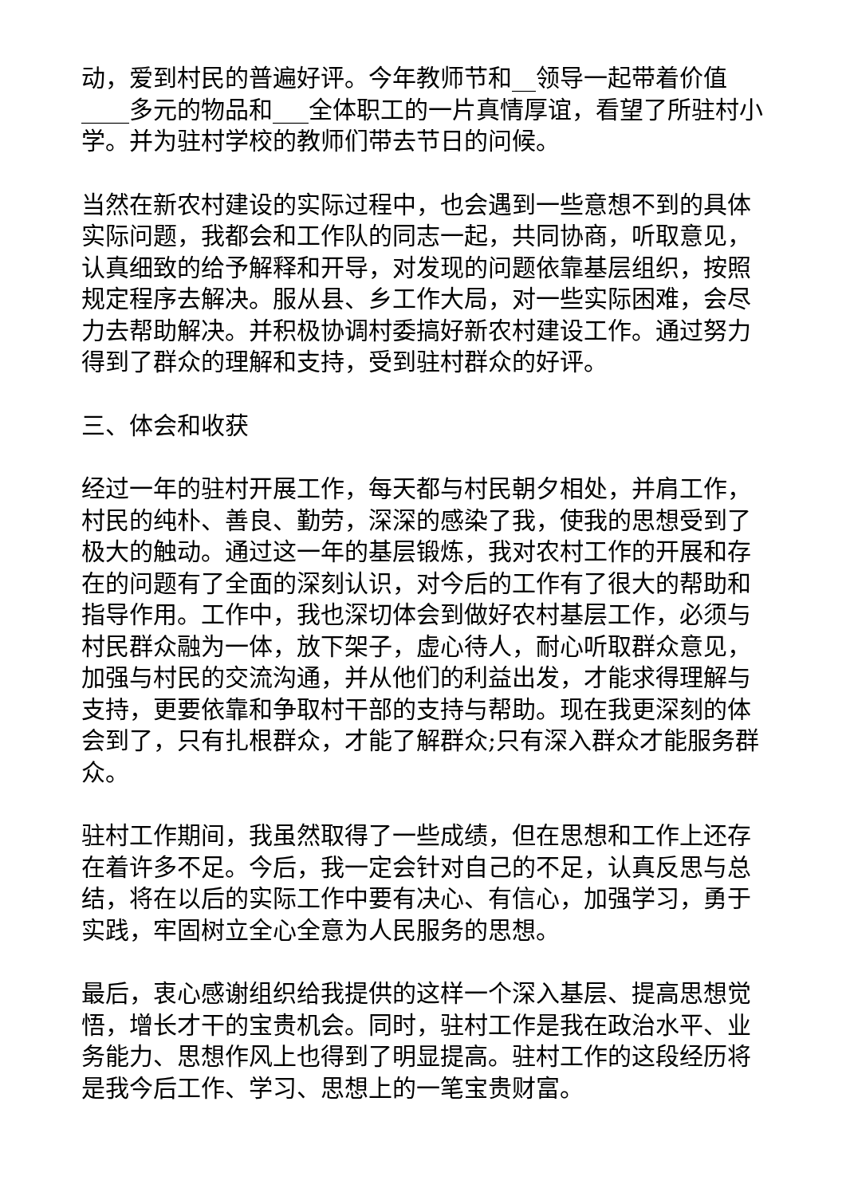动，爱到村民的普遍好评。今年教师节和__领导一起带着价值____多元的物品和___全体职工的一片真情厚谊，看望了所驻村小学。并为驻村学校的教师们带去节日的问候。
当然在新农村建设的实际过程中，也会遇到一些意想不到的具体实际问题，我都会和工作队的同志一起，共同协商，听取意见，认真细致的给予解释和开导，对发现的问题依靠基层组织，按照规定程序去解决。服从县、乡工作大局，对一些实际困难，会尽力去帮助解决。并积极协调村委搞好新农村建设工作。通过努力得到了群众的理解和支持，受到驻村群众的好评。
三、体会和收获
经过一年的驻村开展工作，每天都与村民朝夕相处，并肩工作，村民的纯朴、善良、勤劳，深深的感染了我，使我的思想受到了极大的触动。通过这一年的基层锻炼，我对农村工作的开展和存在的问题有了全面的深刻认识，对今后的工作有了很大的帮助和指导作用。工作中，我也深切体会到做好农村基层工作，必须与村民群众融为一体，放下架子，虚心待人，耐心听取群众意见，加强与村民的交流沟通，并从他们的利益出发，才能求得理解与支持，更要依靠和争取村干部的支持与帮助。现在我更深刻的体会到了，只有扎根群众，才能了解群众;只有深入群众才能服务群众。
驻村工作期间，我虽然取得了一些成绩，但在思想和工作上还存在着许多不足。今后，我一定会针对自己的不足，认真反思与总结，将在以后的实际工作中要有决心、有信心，加强学习，勇于实践，牢固树立全心全意为人民服务的思想。
最后，衷心感谢组织给我提供的这样一个深入基层、提高思想觉悟，增长才干的宝贵机会。同时，驻村工作是我在政治水平、业务能力、思想作风上也得到了明显提高。驻村工作的这段经历将是我今后工作、学习、思想上的一笔宝贵财富。